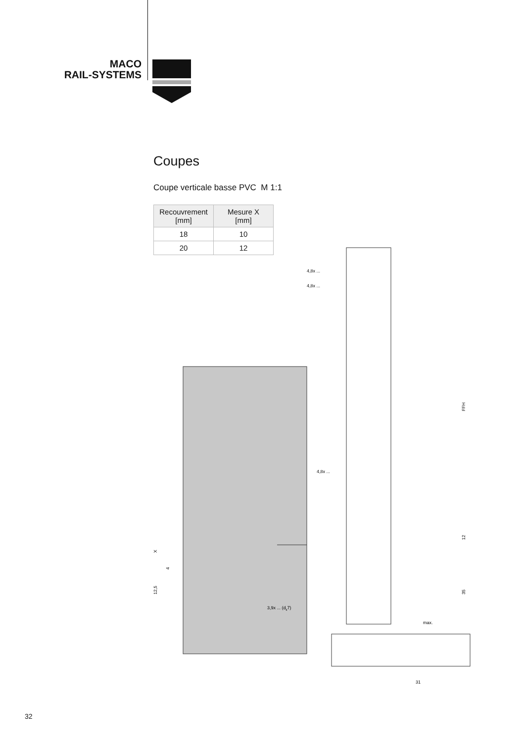MACO
RAIL-SYSTEMS
Coupes
Coupe verticale basse PVC M 1:1
| Recouvrement [mm] | Mesure X [mm] |
| --- | --- |
| 18 | 10 |
| 20 | 12 |
4,8x ...
4,8x ...
4,8x ...
3,9x ... (dk7)
max.
31
FFH
12
35
X
4
12,5
32